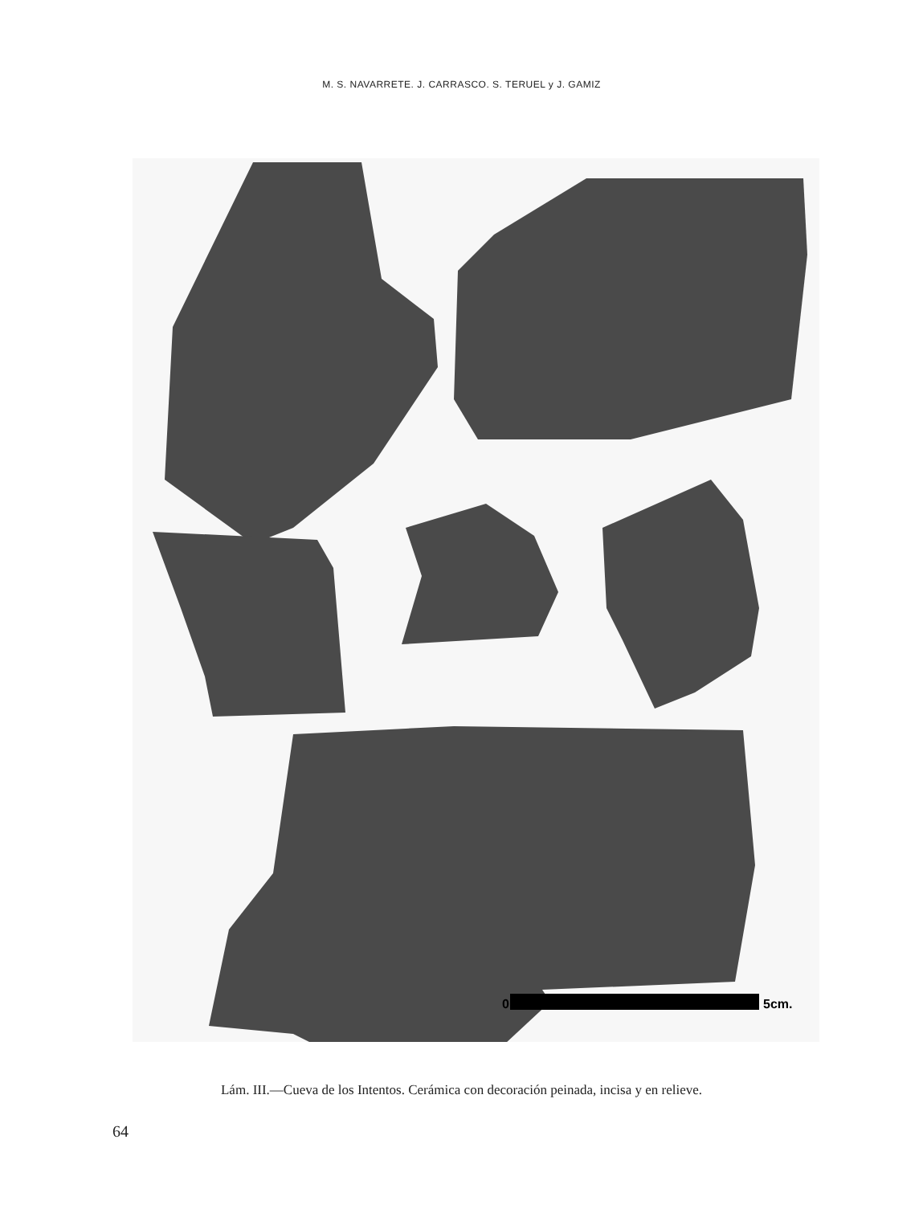M. S. NAVARRETE. J. CARRASCO. S. TERUEL y J. GAMIZ
0
5cm.
Lám. III.—Cueva de los Intentos. Cerámica con decoración peinada, incisa y en relieve.
64